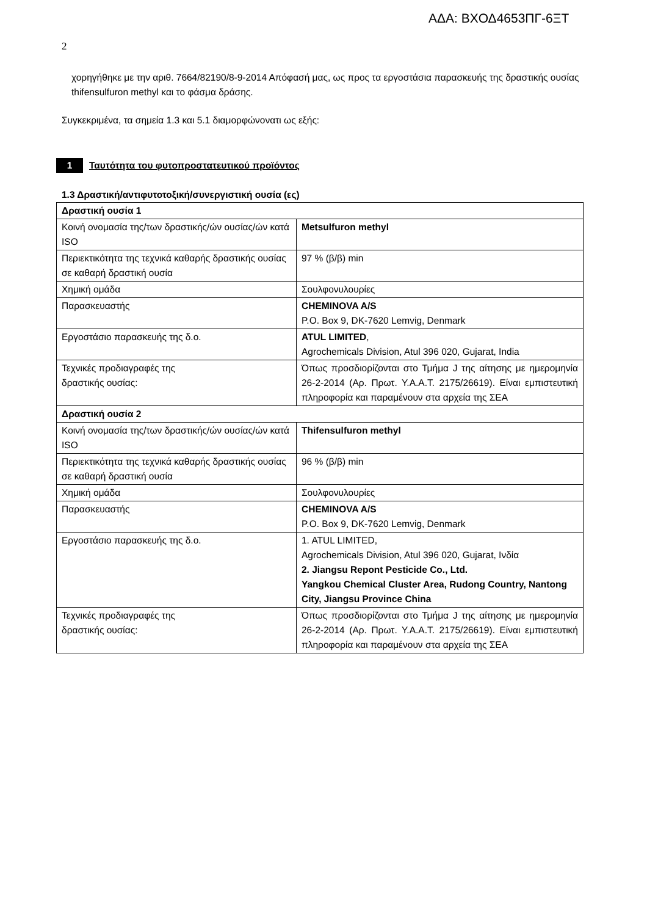ΑΔΑ: ΒΧΟΔ4653ΠΓ-6ΞΤ
2
χορηγήθηκε με την αριθ. 7664/82190/8-9-2014 Απόφασή μας, ως προς τα εργοστάσια παρασκευής της δραστικής ουσίας thifensulfuron methyl και το φάσμα δράσης.
Συγκεκριμένα, τα σημεία 1.3 και 5.1 διαμορφώνονατι ως εξής:
1 Ταυτότητα του φυτοπροστατευτικού προϊόντος
1.3 Δραστική/αντιφυτοτοξική/συνεργιστική ουσία (ες)
| Δραστική ουσία 1 | |
| Κοινή ονομασία της/των δραστικής/ών ουσίας/ών κατά ISO | Metsulfuron methyl |
| Περιεκτικότητα της τεχνικά καθαρής δραστικής ουσίας σε καθαρή δραστική ουσία | 97 % (β/β) min |
| Χημική ομάδα | Σουλφονυλουρίες |
| Παρασκευαστής | CHEMINOVA A/S P.O. Box 9, DK-7620 Lemvig, Denmark |
| Εργοστάσιο παρασκευής της δ.ο. | ATUL LIMITED , Agrochemicals Division, Atul 396 020, Gujarat, India |
| Τεχνικές προδιαγραφές της δραστικής ουσίας: | Όπως προσδιορίζονται στο Τμήμα J της αίτησης με ημερομηνία 26-2-2014 (Αρ. Πρωτ. Υ.Α.Α.Τ. 2175/26619). Είναι εμπιστευτική πληροφορία και παραμένουν στα αρχεία της ΣΕΑ |
| Δραστική ουσία 2 | |
| Κοινή ονομασία της/των δραστικής/ών ουσίας/ών κατά ISO | Thifensulfuron methyl |
| Περιεκτικότητα της τεχνικά καθαρής δραστικής ουσίας σε καθαρή δραστική ουσία | 96 % (β/β) min |
| Χημική ομάδα | Σουλφονυλουρίες |
| Παρασκευαστής | CHEMINOVA A/S P.O. Box 9, DK-7620 Lemvig, Denmark |
| Εργοστάσιο παρασκευής της δ.ο. | 1. ATUL LIMITED, Agrochemicals Division, Atul 396 020, Gujarat, Ινδία 2. Jiangsu Repont Pesticide Co., Ltd. Yangkou Chemical Cluster Area, Rudong Country, Nantong City, Jiangsu Province China |
| Τεχνικές προδιαγραφές της δραστικής ουσίας: | Όπως προσδιορίζονται στο Τμήμα J της αίτησης με ημερομηνία 26-2-2014 (Αρ. Πρωτ. Υ.Α.Α.Τ. 2175/26619). Είναι εμπιστευτική πληροφορία και παραμένουν στα αρχεία της ΣΕΑ |